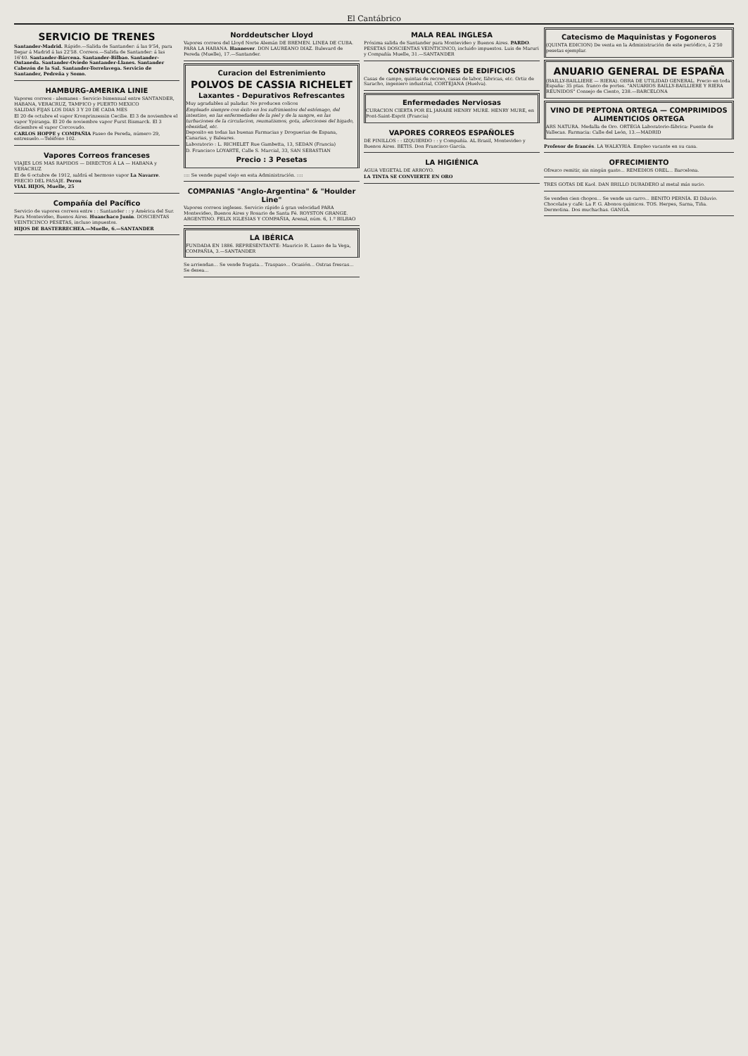El Cantábrico
SERVICIO DE TRENES
Santander-Madrid. Rápido.—Salida de Santander: á las 9'54, para llegar á Madrid á las 22'58. Correos.—Salida de Santander: á las 16'40. Santander-Bárcena. Santander-Bilbao. Santander-Ontaneda. Santander-Oviedo Santander-Llanes. Santander Cabezón de la Sal. Santander-Torrelavega. Servicio de Santander, Pedreña y Somo.
HAMBURG-AMERIKA LINIE
Vapores correos - alemanes - Servicio bimensual entre SANTANDER, HABANA, VERACRUZ, TAMPICO y PUERTO MEXICO
SALIDAS FIJAS LOS DIAS 3 Y 20 DE CADA MES
El 20 de octubre el vapor Kronprinzessin Cecilie. El 3 de noviembre el vapor Ypiranga. El 20 de noviembre vapor Furst Bismarck. El 3 diciembre el vapor Corcovado.
CARLOS HOPPE y COMPAÑIA Paseo de Pereda, número 29, entresuelo.—Teléfono 102.
Vapores Correos franceses
VIAJES LOS MAS RAPIDOS — DIRECTOS Á LA — HABANA y VERACRUZ
El de 6 octubre de 1912, saldrá el hermoso vapor La Navarre. PRECIO DEL PASAJE. Perou
VIAL HIJOS, Muelle, 25
Compañía del Pacífico
Servicio de vapores correos entre : : Santander : : y América del Sur. Para Montevideo, Buenos Aires. Huanchaco Junin. DOSCIENTAS VEINTICINCO PESETAS, incluso impuestos.
HIJOS DE BASTERRECHEA.—Muelle, 6.—SANTANDER
Norddeutscher Lloyd
Vapores correos del Lloyd Norte Alemán DE BREMEN. LINEA DE CUBA. PARA LA HABANA. Hannover. DON LAUREANO DIAZ. Bulevard de Pereda (Muelle), 17.—Santander.
Curacion del Estrenimiento
POLVOS DE CASSIA RICHELET
Laxantes - Depurativos Refrescantes
Muy agradables al paladar. No producen colicos
Empleado siempre con éxito en los sufrimientos del estómago, del intestino, en las enfermedades de la piel y de la sangre, en las turbaciones de la circulacion, reumatismos, gota, afecciones del higado, obesidad, etc.
Deposito en todas las buenas Farmacias y Droguerias de Espana, Canarias, y Baleares.
Laboratorio : L. RICHELET Rue Gambetta, 13, SEDAN (Francia)
D. Francisco LOYARTE, Calle S. Marcial, 33, SAN SEBASTIAN
Precio : 3 Pesetas
:::: Se vende papel viejo en esta Administración. ::::
COMPANIAS "Anglo-Argentina" & "Houlder Line"
Vapores correos ingleses. Servicio rápido á gran velocidad PARA Montevideo, Buenos Aires y Rosario de Santa Fé. ROYSTON GRANGE. ARGENTINO. FELIX IGLESIAS Y COMPAÑIA, Arenal, núm. 6, 1.º BILBAO
LA IBÉRICA
FUNDADA EN 1886. REPRESENTANTE: Mauricio R. Lasso de la Vega, COMPAÑIA, 3.—SANTANDER
Se arriendan... Se vende fragata... Traspaso... Ocasión... Ostras frescas... Se desea...
MALA REAL INGLESA
Próxima salida de Santander para Montevideo y Buenos Aires. PARDO. PESETAS DOSCIENTAS VEINTICINCO, incluido impuestos. Luis de Maruri y Compañía Muelle, 31.—SANTANDER
CONSTRUCCIONES DE EDIFICIOS
Casas de campo, quintas de recreo, casas de labor, fábricas, etc. Ortiz de Saracho, ingeniero industrial, CORTEJANA (Huelva).
Enfermedades Nerviosas
CURACION CIERTA POR EL JARABE HENRY MURE. HENRY MURE, en Pont-Saint-Esprit (Francia)
VAPORES CORREOS ESPAÑOLES
DE PINILLOS : : IZQUIERDO : : y Compañía. AL Brasil, Montevideo y Buenos Aires. BETIS. Don Francisco García.
LA HIGIÉNICA
AGUA VEGETAL DE ARROYO.
LA TINTA SE CONVIERTE EN ORO
Catecismo de Maquinistas y Fogoneros
(QUINTA EDICION) De venta en la Administración de este periódico, á 2'50 pesetas ejemplar.
ANUARIO GENERAL DE ESPAÑA
(BAILLY-BAILLIERE — RIERA). OBRA DE UTILIDAD GENERAL. Precio en toda España: 35 ptas. franco de portes. "ANUARIOS BAILLY-BAILLIERE Y RIERA REUNIDOS" Consejo de Ciento, 238.—BARCELONA
VINO DE PEPTONA ORTEGA — COMPRIMIDOS ALIMENTICIOS ORTEGA
ARS NATURA. Medalla de Oro. ORTEGA Laboratorio-fábrica: Puente de Vallecas. Farmacia: Calle del León, 13.—MADRID
Profesor de francés. LA WALKYRIA. Empleo vacante en su casa.
OFRECIMIENTO
Ofrezco remitir, sin ningún gasto... REMEDIOS OREL... Barcelona.
TRES GOTAS DE Kaol. DAN BRILLO DURADERO al metal más sucio.
Se venden cien chopos... Se vende un carro... BENITO PERNÍA. El Diluvio. Chocolate y café: La F. G. Abonos químicos. TOS. Herpes, Sarna, Tiña. Dermotina. Dos muchachas. GANGA.